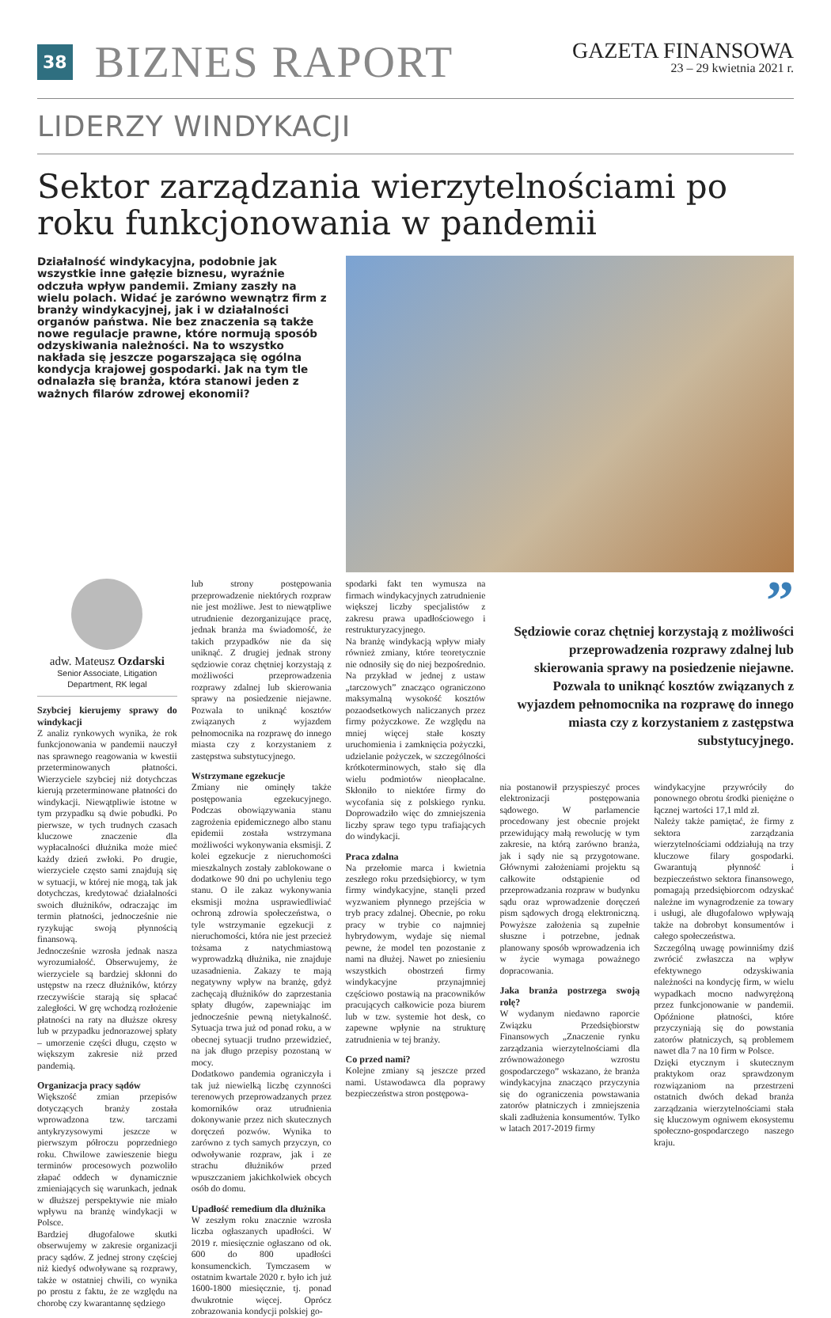38 BIZNES RAPORT
GAZETA FINANSOWA
23 – 29 kwietnia 2021 r.
LIDERZY WINDYKACJI
Sektor zarządzania wierzytelnościami po roku funkcjonowania w pandemii
Działalność windykacyjna, podobnie jak wszystkie inne gałęzie biznesu, wyraźnie odczuła wpływ pandemii. Zmiany zaszły na wielu polach. Widać je zarówno wewnątrz firm z branży windykacyjnej, jak i w działalności organów państwa. Nie bez znaczenia są także nowe regulacje prawne, które normują sposób odzyskiwania należności. Na to wszystko nakłada się jeszcze pogarszająca się ogólna kondycja krajowej gospodarki. Jak na tym tle odnalazła się branża, która stanowi jeden z ważnych filarów zdrowej ekonomii?
adw. Mateusz Ozdarski
Senior Associate, Litigation Department, RK legal
Szybciej kierujemy sprawy do windykacji
Z analiz rynkowych wynika, że rok funkcjonowania w pandemii nauczył nas sprawnego reagowania w kwestii przeterminowanych płatności. Wierzyciele szybciej niż dotychczas kierują przeterminowane płatności do windykacji. Niewątpliwie istotne w tym przypadku są dwie pobudki. Po pierwsze, w tych trudnych czasach kluczowe znaczenie dla wypłacalności dłużnika może mieć każdy dzień zwłoki. Po drugie, wierzyciele często sami znajdują się w sytuacji, w której nie mogą, tak jak dotychczas, kredytować działalności swoich dłużników, odraczając im termin płatności, jednocześnie nie ryzykując swoją płynnością finansową.
Jednocześnie wzrosła jednak nasza wyrozumiałość. Obserwujemy, że wierzyciele są bardziej skłonni do ustępstw na rzecz dłużników, którzy rzeczywiście starają się spłacać zaległości. W grę wchodzą rozłożenie płatności na raty na dłuższe okresy lub w przypadku jednorazowej spłaty – umorzenie części długu, często w większym zakresie niż przed pandemią.
Organizacja pracy sądów
Większość zmian przepisów dotyczących branży została wprowadzona tzw. tarczami antykryzysowymi jeszcze w pierwszym półroczu poprzedniego roku. Chwilowe zawieszenie biegu terminów procesowych pozwoliło złapać oddech w dynamicznie zmieniających się warunkach, jednak w dłuższej perspektywie nie miało wpływu na branżę windykacji w Polsce.
Bardziej długofalowe skutki obserwujemy w zakresie organizacji pracy sądów. Z jednej strony częściej niż kiedyś odwoływane są rozprawy, także w ostatniej chwili, co wynika po prostu z faktu, że ze względu na chorobę czy kwarantannę sędziego
lub strony postępowania przeprowadzenie niektórych rozpraw nie jest możliwe. Jest to niewątpliwe utrudnienie dezorganizujące pracę, jednak branża ma świadomość, że takich przypadków nie da się uniknąć. Z drugiej jednak strony sędziowie coraz chętniej korzystają z możliwości przeprowadzenia rozprawy zdalnej lub skierowania sprawy na posiedzenie niejawne. Pozwala to uniknąć kosztów związanych z wyjazdem pełnomocnika na rozprawę do innego miasta czy z korzystaniem z zastępstwa substytucyjnego.
Wstrzymane egzekucje
Zmiany nie ominęły także postępowania egzekucyjnego. Podczas obowiązywania stanu zagrożenia epidemicznego albo stanu epidemii została wstrzymana możliwości wykonywania eksmisji. Z kolei egzekucje z nieruchomości mieszkalnych zostały zablokowane o dodatkowe 90 dni po uchyleniu tego stanu. O ile zakaz wykonywania eksmisji można usprawiedliwiać ochroną zdrowia społeczeństwa, o tyle wstrzymanie egzekucji z nieruchomości, która nie jest przecież tożsama z natychmiastową wyprowadzką dłużnika, nie znajduje uzasadnienia. Zakazy te mają negatywny wpływ na branżę, gdyż zachęcają dłużników do zaprzestania spłaty długów, zapewniając im jednocześnie pewną nietykalność. Sytuacja trwa już od ponad roku, a w obecnej sytuacji trudno przewidzieć, na jak długo przepisy pozostaną w mocy.
Dodatkowo pandemia ograniczyła i tak już niewielką liczbę czynności terenowych przeprowadzanych przez komorników oraz utrudnienia dokonywanie przez nich skutecznych doręczeń pozwów. Wynika to zarówno z tych samych przyczyn, co odwoływanie rozpraw, jak i ze strachu dłużników przed wpuszczaniem jakichkolwiek obcych osób do domu.
Upadłość remedium dla dłużnika
W zeszłym roku znacznie wzrosła liczba ogłaszanych upadłości. W 2019 r. miesięcznie ogłaszano od ok. 600 do 800 upadłości konsumenckich. Tymczasem w ostatnim kwartale 2020 r. było ich już 1600-1800 miesięcznie, tj. ponad dwukrotnie więcej. Oprócz zobrazowania kondycji polskiej go-
spodarki fakt ten wymusza na firmach windykacyjnych zatrudnienie większej liczby specjalistów z zakresu prawa upadłościowego i restrukturyzacyjnego.
Na branżę windykacją wpływ miały również zmiany, które teoretycznie nie odnosiły się do niej bezpośrednio. Na przykład w jednej z ustaw „tarczowych” znacząco ograniczono maksymalną wysokość kosztów pozaodsetkowych naliczanych przez firmy pożyczkowe. Ze względu na mniej więcej stałe koszty uruchomienia i zamknięcia pożyczki, udzielanie pożyczek, w szczególności krótkoterminowych, stało się dla wielu podmiotów nieopłacalne. Skłoniło to niektóre firmy do wycofania się z polskiego rynku. Doprowadziło więc do zmniejszenia liczby spraw tego typu trafiających do windykacji.
Praca zdalna
Na przełomie marca i kwietnia zeszłego roku przedsiębiorcy, w tym firmy windykacyjne, stanęli przed wyzwaniem płynnego przejścia w tryb pracy zdalnej. Obecnie, po roku pracy w trybie co najmniej hybrydowym, wydaje się niemal pewne, że model ten pozostanie z nami na dłużej. Nawet po zniesieniu wszystkich obostrzeń firmy windykacyjne przynajmniej częściowo postawią na pracowników pracujących całkowicie poza biurem lub w tzw. systemie hot desk, co zapewne wpłynie na strukturę zatrudnienia w tej branży.
Co przed nami?
Kolejne zmiany są jeszcze przed nami. Ustawodawca dla poprawy bezpieczeństwa stron postępowa-
”
Sędziowie coraz chętniej korzystają z możliwości przeprowadzenia rozprawy zdalnej lub skierowania sprawy na posiedzenie niejawne. Pozwala to uniknąć kosztów związanych z wyjazdem pełnomocnika na rozprawę do innego miasta czy z korzystaniem z zastępstwa substytucyjnego.
nia postanowił przyspieszyć proces elektronizacji postępowania sądowego. W parlamencie procedowany jest obecnie projekt przewidujący małą rewolucję w tym zakresie, na którą zarówno branża, jak i sądy nie są przygotowane. Głównymi założeniami projektu są całkowite odstąpienie od przeprowadzania rozpraw w budynku sądu oraz wprowadzenie doręczeń pism sądowych drogą elektroniczną. Powyższe założenia są zupełnie słuszne i potrzebne, jednak planowany sposób wprowadzenia ich w życie wymaga poważnego dopracowania.
Jaka branża postrzega swoją rolę?
W wydanym niedawno raporcie Związku Przedsiębiorstw Finansowych „Znaczenie rynku zarządzania wierzytelnościami dla zrównoważonego wzrostu gospodarczego” wskazano, że branża windykacyjna znacząco przyczynia się do ograniczenia powstawania zatorów płatniczych i zmniejszenia skali zadłużenia konsumentów. Tylko w latach 2017-2019 firmy
windykacyjne przywróciły do ponownego obrotu środki pieniężne o łącznej wartości 17,1 mld zł.
Należy także pamiętać, że firmy z sektora zarządzania wierzytelnościami oddziałują na trzy kluczowe filary gospodarki. Gwarantują płynność i bezpieczeństwo sektora finansowego, pomagają przedsiębiorcom odzyskać należne im wynagrodzenie za towary i usługi, ale długofalowo wpływają także na dobrobyt konsumentów i całego społeczeństwa.
Szczególną uwagę powinniśmy dziś zwrócić zwłaszcza na wpływ efektywnego odzyskiwania należności na kondycję firm, w wielu wypadkach mocno nadwyrężoną przez funkcjonowanie w pandemii. Opóźnione płatności, które przyczyniają się do powstania zatorów płatniczych, są problemem nawet dla 7 na 10 firm w Polsce.
Dzięki etycznym i skutecznym praktykom oraz sprawdzonym rozwiązaniom na przestrzeni ostatnich dwóch dekad branża zarządzania wierzytelnościami stała się kluczowym ogniwem ekosystemu społeczno-gospodarczego naszego kraju.